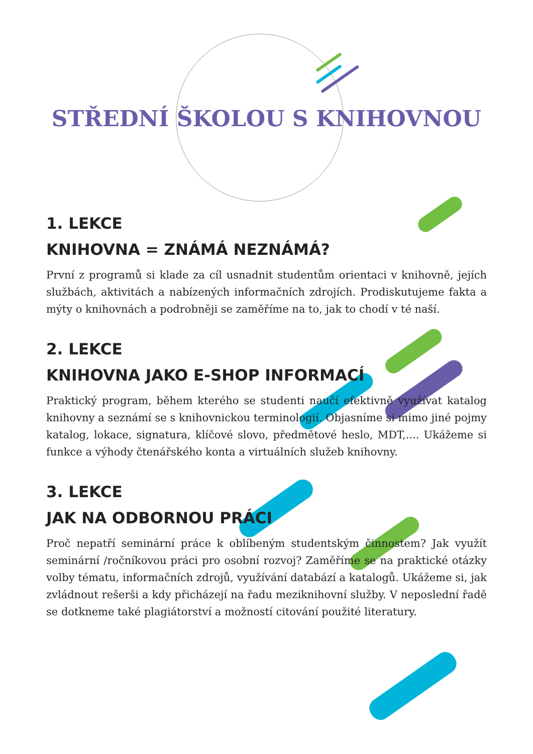STŘEDNÍ ŠKOLOU S KNIHOVNOU
1. LEKCE
KNIHOVNA = ZNÁMÁ NEZNÁMÁ?
První z programů si klade za cíl usnadnit studentům orientaci v knihovně, jejích službách, aktivitách a nabízených informačních zdrojích. Prodiskutujeme fakta a mýty o knihovnách a podrobněji se zaměříme na to, jak to chodí v té naší.
2. LEKCE
KNIHOVNA JAKO E-SHOP INFORMACÍ
Praktický program, během kterého se studenti naučí efektivně využívat katalog knihovny a seznámí se s knihovnickou terminologií. Objasníme si mimo jiné pojmy katalog, lokace, signatura, klíčové slovo, předmětové heslo, MDT,.... Ukážeme si funkce a výhody čtenářského konta a virtuálních služeb knihovny.
3. LEKCE
JAK NA ODBORNOU PRÁCI
Proč nepatří seminární práce k oblíbeným studentským činnostem? Jak využít seminární /ročníkovou práci pro osobní rozvoj? Zaměříme se na praktické otázky volby tématu, informačních zdrojů, využívání databází a katalogů. Ukážeme si, jak zvládnout rešerši a kdy přicházejí na řadu meziknihovní služby. V neposlední řadě se dotkneme také plagiátorství a možností citování použité literatury.